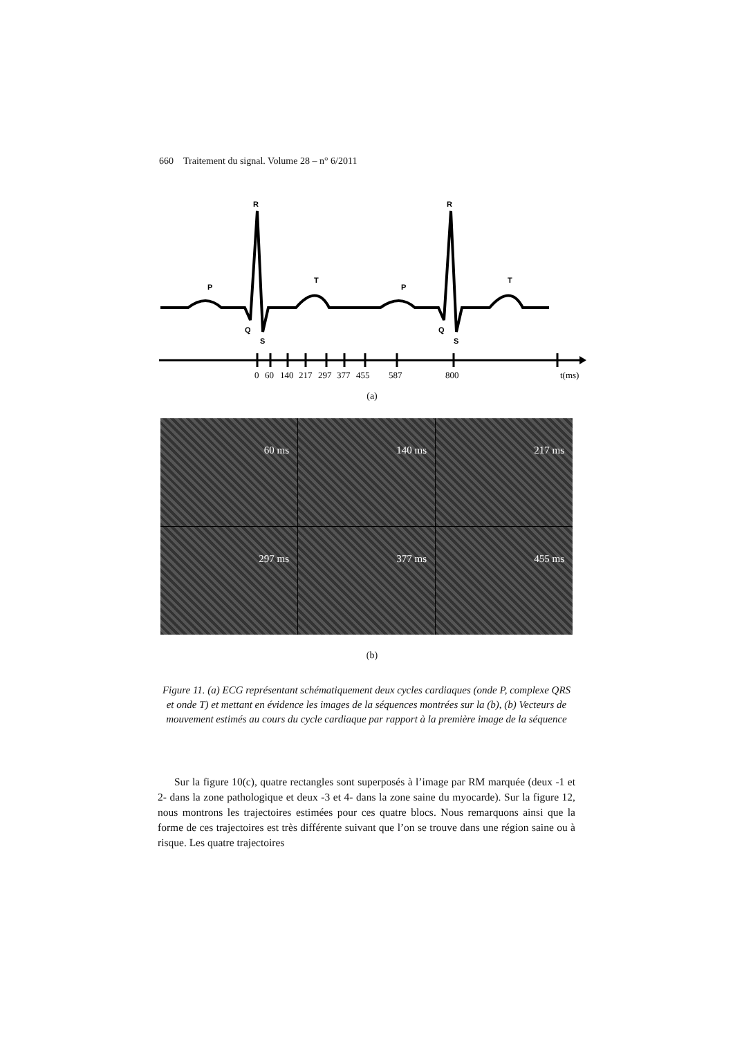660 Traitement du signal. Volume 28 – n° 6/2011
R
R
P
P
T
T
Q
Q
S
S
0
60
140
217
297
377
455
587
800
t(ms)
(a)
60 ms
140 ms
217 ms
297 ms
377 ms
455 ms
(b)
Figure 11. (a) ECG représentant schématiquement deux cycles cardiaques (onde P, complexe QRS et onde T) et mettant en évidence les images de la séquences montrées sur la (b), (b) Vecteurs de mouvement estimés au cours du cycle cardiaque par rapport à la première image de la séquence
Sur la figure 10(c), quatre rectangles sont superposés à l’image par RM marquée (deux -1 et 2- dans la zone pathologique et deux -3 et 4- dans la zone saine du myocarde). Sur la figure 12, nous montrons les trajectoires estimées pour ces quatre blocs. Nous remarquons ainsi que la forme de ces trajectoires est très différente suivant que l’on se trouve dans une région saine ou à risque. Les quatre trajectoires